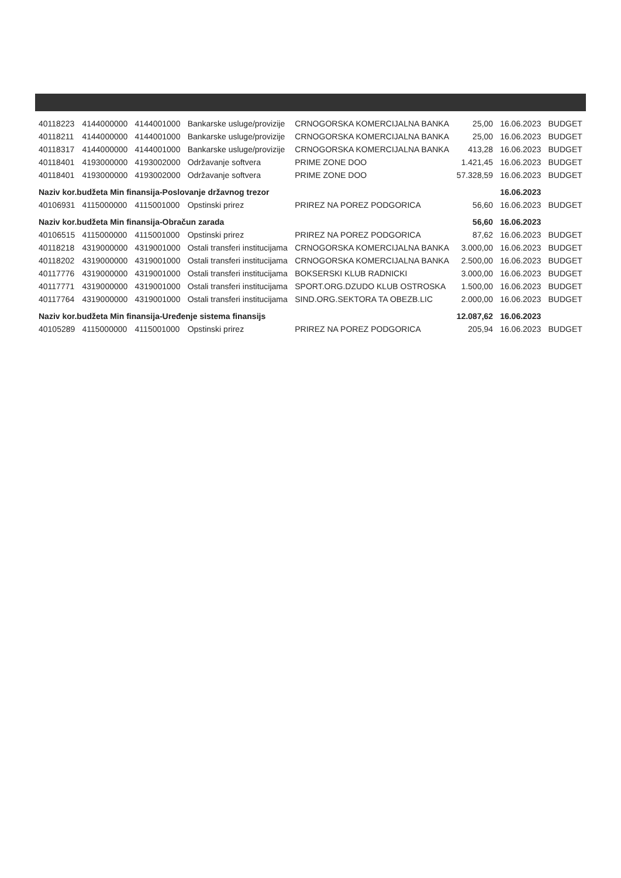| 40118223 | 4144000000 | 4144001000 | Bankarske usluge/provizije | CRNOGORSKA KOMERCIJALNA BANKA | 25,00 | 16.06.2023 | BUDGET |
| 40118211 | 4144000000 | 4144001000 | Bankarske usluge/provizije | CRNOGORSKA KOMERCIJALNA BANKA | 25,00 | 16.06.2023 | BUDGET |
| 40118317 | 4144000000 | 4144001000 | Bankarske usluge/provizije | CRNOGORSKA KOMERCIJALNA BANKA | 413,28 | 16.06.2023 | BUDGET |
| 40118401 | 4193000000 | 4193002000 | Održavanje softvera | PRIME ZONE DOO | 1.421,45 | 16.06.2023 | BUDGET |
| 40118401 | 4193000000 | 4193002000 | Održavanje softvera | PRIME ZONE DOO | 57.328,59 | 16.06.2023 | BUDGET |
| Naziv kor.budžeta Min finansija-Poslovanje državnog trezor | | | | | | 16.06.2023 | |
| 40106931 | 4115000000 | 4115001000 | Opstinski prirez | PRIREZ NA POREZ PODGORICA | 56,60 | 16.06.2023 | BUDGET |
| Naziv kor.budžeta Min finansija-Obračun zarada | | | | | 56,60 | 16.06.2023 | |
| 40106515 | 4115000000 | 4115001000 | Opstinski prirez | PRIREZ NA POREZ PODGORICA | 87,62 | 16.06.2023 | BUDGET |
| 40118218 | 4319000000 | 4319001000 | Ostali transferi institucijama | CRNOGORSKA KOMERCIJALNA BANKA | 3.000,00 | 16.06.2023 | BUDGET |
| 40118202 | 4319000000 | 4319001000 | Ostali transferi institucijama | CRNOGORSKA KOMERCIJALNA BANKA | 2.500,00 | 16.06.2023 | BUDGET |
| 40117776 | 4319000000 | 4319001000 | Ostali transferi institucijama | BOKSERSKI KLUB RADNICKI | 3.000,00 | 16.06.2023 | BUDGET |
| 40117771 | 4319000000 | 4319001000 | Ostali transferi institucijama | SPORT.ORG.DZUDO KLUB OSTROSKA | 1.500,00 | 16.06.2023 | BUDGET |
| 40117764 | 4319000000 | 4319001000 | Ostali transferi institucijama | SIND.ORG.SEKTORA TA OBEZB.LIC | 2.000,00 | 16.06.2023 | BUDGET |
| Naziv kor.budžeta Min finansija-Uređenje sistema finansijs | | | | | 12.087,62 | 16.06.2023 | |
| 40105289 | 4115000000 | 4115001000 | Opstinski prirez | PRIREZ NA POREZ PODGORICA | 205,94 | 16.06.2023 | BUDGET |